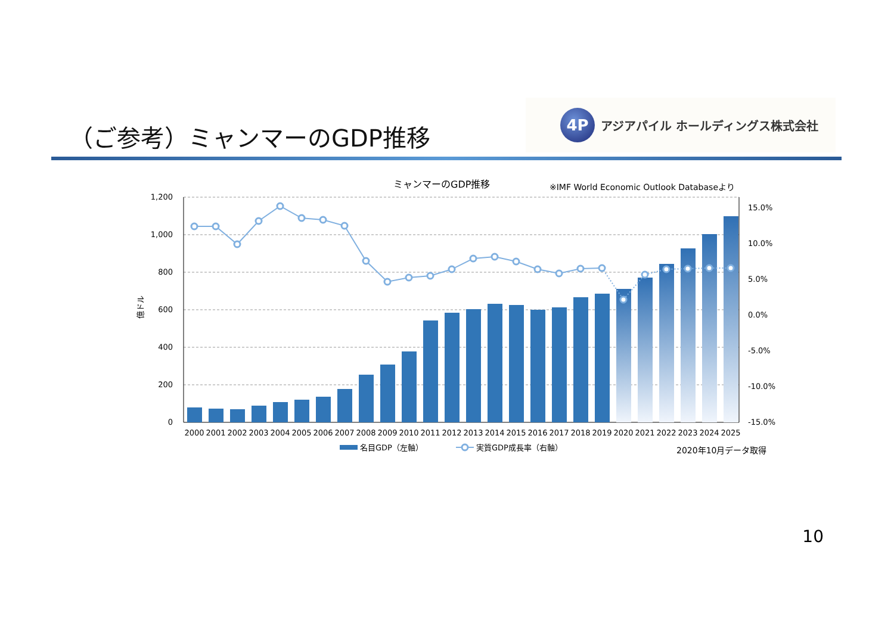（ご参考）ミャンマーのGDP推移
4P
アジアパイル ホールディングス株式会社
ミャンマーのGDP推移
※IMF World Economic Outlook Databaseより
1,200
1,000
800
600
400
200
0
15.0%
10.0%
5.0%
0.0%
-5.0%
-10.0%
-15.0%
億ドル
2000
2001
2002
2003
2004
2005
2006
2007
2008
2009
2010
2011
2012
2013
2014
2015
2016
2017
2018
2019
2020
2021
2022
2023
2024
2025
名目GDP（左軸）
実質GDP成長率（右軸）
2020年10月データ取得
10